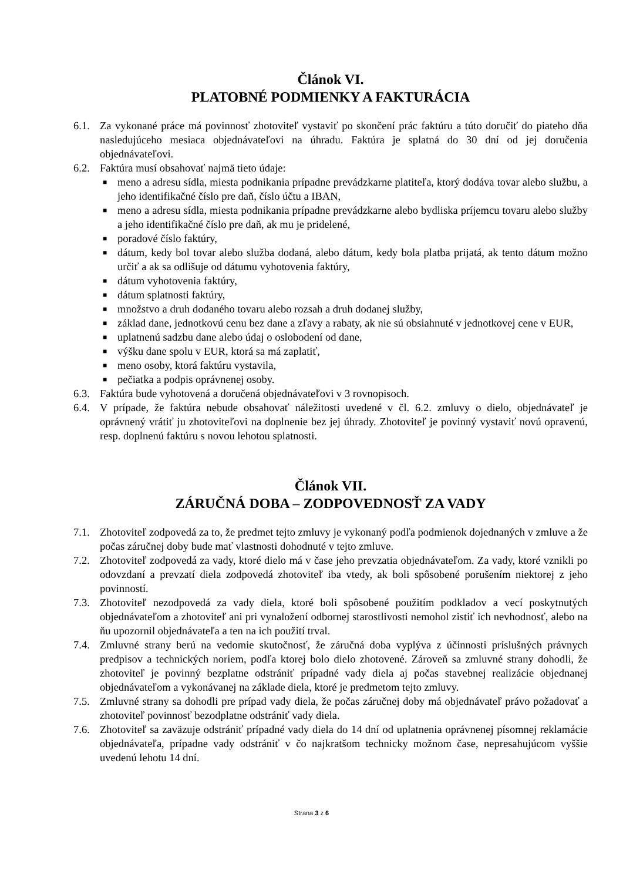Článok VI.
PLATOBNÉ PODMIENKY A FAKTURÁCIA
6.1. Za vykonané práce má povinnosť zhotoviteľ vystaviť po skončení prác faktúru a túto doručiť do piateho dňa nasledujúceho mesiaca objednávateľovi na úhradu. Faktúra je splatná do 30 dní od jej doručenia objednávateľovi.
6.2. Faktúra musí obsahovať najmä tieto údaje:
■ meno a adresu sídla, miesta podnikania prípadne prevádzkarne platiteľa, ktorý dodáva tovar alebo službu, a jeho identifikačné číslo pre daň, číslo účtu a IBAN,
■ meno a adresu sídla, miesta podnikania prípadne prevádzkarne alebo bydliska príjemcu tovaru alebo služby a jeho identifikačné číslo pre daň, ak mu je pridelené,
■ poradové číslo faktúry,
■ dátum, kedy bol tovar alebo služba dodaná, alebo dátum, kedy bola platba prijatá, ak tento dátum možno určiť a ak sa odlišuje od dátumu vyhotovenia faktúry,
■ dátum vyhotovenia faktúry,
■ dátum splatnosti faktúry,
■ množstvo a druh dodaného tovaru alebo rozsah a druh dodanej služby,
■ základ dane, jednotkovú cenu bez dane a zľavy a rabaty, ak nie sú obsiahnuté v jednotkovej cene v EUR,
■ uplatnenú sadzbu dane alebo údaj o oslobodení od dane,
■ výšku dane spolu v EUR, ktorá sa má zaplatiť,
■ meno osoby, ktorá faktúru vystavila,
■ pečiatka a podpis oprávnenej osoby.
6.3. Faktúra bude vyhotovená a doručená objednávateľovi v 3 rovnopisoch.
6.4. V prípade, že faktúra nebude obsahovať náležitosti uvedené v čl. 6.2. zmluvy o dielo, objednávateľ je oprávnený vrátiť ju zhotoviteľovi na doplnenie bez jej úhrady. Zhotoviteľ je povinný vystaviť novú opravenú, resp. doplnenú faktúru s novou lehotou splatnosti.
Článok VII.
ZÁRUČNÁ DOBA – ZODPOVEDNOSŤ ZA VADY
7.1. Zhotoviteľ zodpovedá za to, že predmet tejto zmluvy je vykonaný podľa podmienok dojednaných v zmluve a že počas záručnej doby bude mať vlastnosti dohodnuté v tejto zmluve.
7.2. Zhotoviteľ zodpovedá za vady, ktoré dielo má v čase jeho prevzatia objednávateľom. Za vady, ktoré vznikli po odovzdaní a prevzatí diela zodpovedá zhotoviteľ iba vtedy, ak boli spôsobené porušením niektorej z jeho povinností.
7.3. Zhotoviteľ nezodpovedá za vady diela, ktoré boli spôsobené použitím podkladov a vecí poskytnutých objednávateľom a zhotoviteľ ani pri vynaložení odbornej starostlivosti nemohol zistiť ich nevhodnosť, alebo na ňu upozornil objednávateľa a ten na ich použití trval.
7.4. Zmluvné strany berú na vedomie skutočnosť, že záručná doba vyplýva z účinnosti príslušných právnych predpisov a technických noriem, podľa ktorej bolo dielo zhotovené. Zároveň sa zmluvné strany dohodli, že zhotoviteľ je povinný bezplatne odstrániť prípadné vady diela aj počas stavebnej realizácie objednanej objednávateľom a vykonávanej na základe diela, ktoré je predmetom tejto zmluvy.
7.5. Zmluvné strany sa dohodli pre prípad vady diela, že počas záručnej doby má objednávateľ právo požadovať a zhotoviteľ povinnosť bezodplatne odstrániť vady diela.
7.6. Zhotoviteľ sa zaväzuje odstrániť prípadné vady diela do 14 dní od uplatnenia oprávnenej písomnej reklamácie objednávateľa, prípadne vady odstrániť v čo najkratšom technicky možnom čase, nepresahujúcom vyššie uvedenú lehotu 14 dní.
Strana 3 z 6